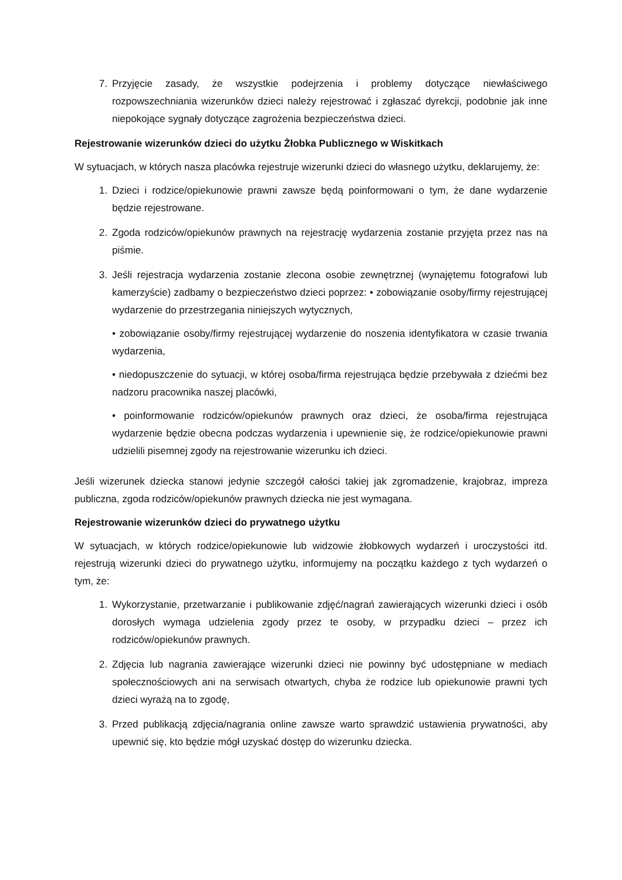7. Przyjęcie zasady, że wszystkie podejrzenia i problemy dotyczące niewłaściwego rozpowszechniania wizerunków dzieci należy rejestrować i zgłaszać dyrekcji, podobnie jak inne niepokojące sygnały dotyczące zagrożenia bezpieczeństwa dzieci.
Rejestrowanie wizerunków dzieci do użytku Żłobka Publicznego w Wiskitkach
W sytuacjach, w których nasza placówka rejestruje wizerunki dzieci do własnego użytku, deklarujemy, że:
1. Dzieci i rodzice/opiekunowie prawni zawsze będą poinformowani o tym, że dane wydarzenie będzie rejestrowane.
2. Zgoda rodziców/opiekunów prawnych na rejestrację wydarzenia zostanie przyjęta przez nas na piśmie.
3. Jeśli rejestracja wydarzenia zostanie zlecona osobie zewnętrznej (wynajętemu fotografowi lub kamerzyście) zadbamy o bezpieczeństwo dzieci poprzez: • zobowiązanie osoby/firmy rejestrującej wydarzenie do przestrzegania niniejszych wytycznych,
• zobowiązanie osoby/firmy rejestrującej wydarzenie do noszenia identyfikatora w czasie trwania wydarzenia,
• niedopuszczenie do sytuacji, w której osoba/firma rejestrująca będzie przebywała z dziećmi bez nadzoru pracownika naszej placówki,
• poinformowanie rodziców/opiekunów prawnych oraz dzieci, że osoba/firma rejestrująca wydarzenie będzie obecna podczas wydarzenia i upewnienie się, że rodzice/opiekunowie prawni udzielili pisemnej zgody na rejestrowanie wizerunku ich dzieci.
Jeśli wizerunek dziecka stanowi jedynie szczegół całości takiej jak zgromadzenie, krajobraz, impreza publiczna, zgoda rodziców/opiekunów prawnych dziecka nie jest wymagana.
Rejestrowanie wizerunków dzieci do prywatnego użytku
W sytuacjach, w których rodzice/opiekunowie lub widzowie żłobkowych wydarzeń i uroczystości itd. rejestrują wizerunki dzieci do prywatnego użytku, informujemy na początku każdego z tych wydarzeń o tym, że:
1. Wykorzystanie, przetwarzanie i publikowanie zdjęć/nagrań zawierających wizerunki dzieci i osób dorosłych wymaga udzielenia zgody przez te osoby, w przypadku dzieci – przez ich rodziców/opiekunów prawnych.
2. Zdjęcia lub nagrania zawierające wizerunki dzieci nie powinny być udostępniane w mediach społecznościowych ani na serwisach otwartych, chyba że rodzice lub opiekunowie prawni tych dzieci wyrażą na to zgodę,
3. Przed publikacją zdjęcia/nagrania online zawsze warto sprawdzić ustawienia prywatności, aby upewnić się, kto będzie mógł uzyskać dostęp do wizerunku dziecka.